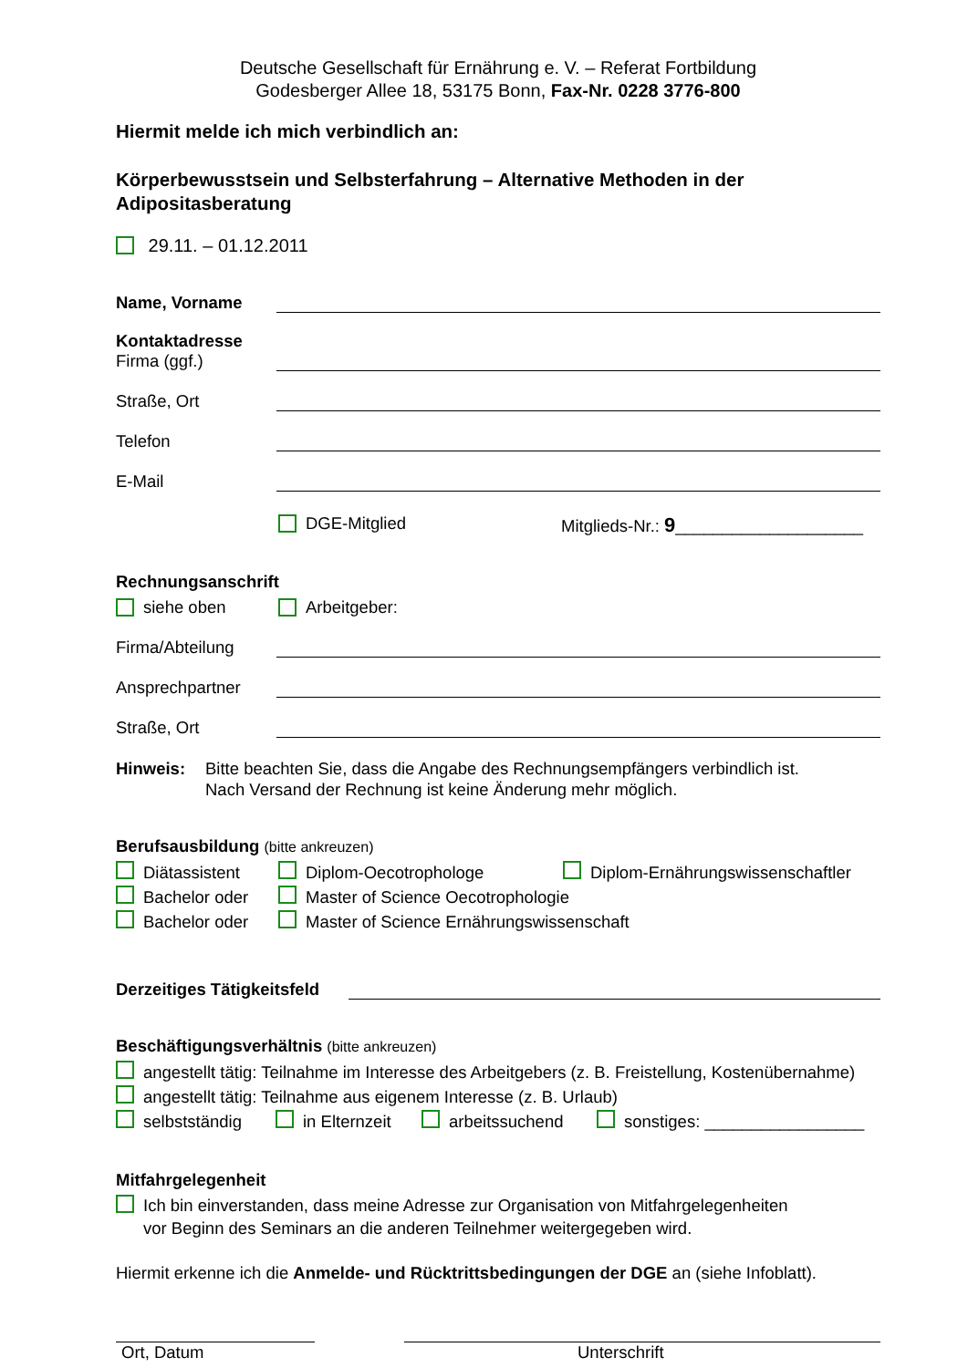Deutsche Gesellschaft für Ernährung e. V. – Referat Fortbildung
Godesberger Allee 18, 53175 Bonn, Fax-Nr. 0228 3776-800
Hiermit melde ich mich verbindlich an:
Körperbewusstsein und Selbsterfahrung – Alternative Methoden in der Adipositasberatung
29.11. – 01.12.2011
Name, Vorname
Kontaktadresse
Firma (ggf.)
Straße, Ort
Telefon
E-Mail
DGE-Mitglied Mitglieds-Nr.: 9____________________
Rechnungsanschrift
siehe oben Arbeitgeber:
Firma/Abteilung
Ansprechpartner
Straße, Ort
Hinweis: Bitte beachten Sie, dass die Angabe des Rechnungsempfängers verbindlich ist.
Nach Versand der Rechnung ist keine Änderung mehr möglich.
Berufsausbildung (bitte ankreuzen)
Diätassistent Diplom-Oecotrophologe Diplom-Ernährungswissenschaftler
Bachelor oder Master of Science Oecotrophologie
Bachelor oder Master of Science Ernährungswissenschaft
Derzeitiges Tätigkeitsfeld
Beschäftigungsverhältnis (bitte ankreuzen)
angestellt tätig: Teilnahme im Interesse des Arbeitgebers (z. B. Freistellung, Kostenübernahme)
angestellt tätig: Teilnahme aus eigenem Interesse (z. B. Urlaub)
selbstständig in Elternzeit arbeitssuchend sonstiges: _________________
Mitfahrgelegenheit
Ich bin einverstanden, dass meine Adresse zur Organisation von Mitfahrgelegenheiten
vor Beginn des Seminars an die anderen Teilnehmer weitergegeben wird.
Hiermit erkenne ich die Anmelde- und Rücktrittsbedingungen der DGE an (siehe Infoblatt).
Ort, Datum Unterschrift